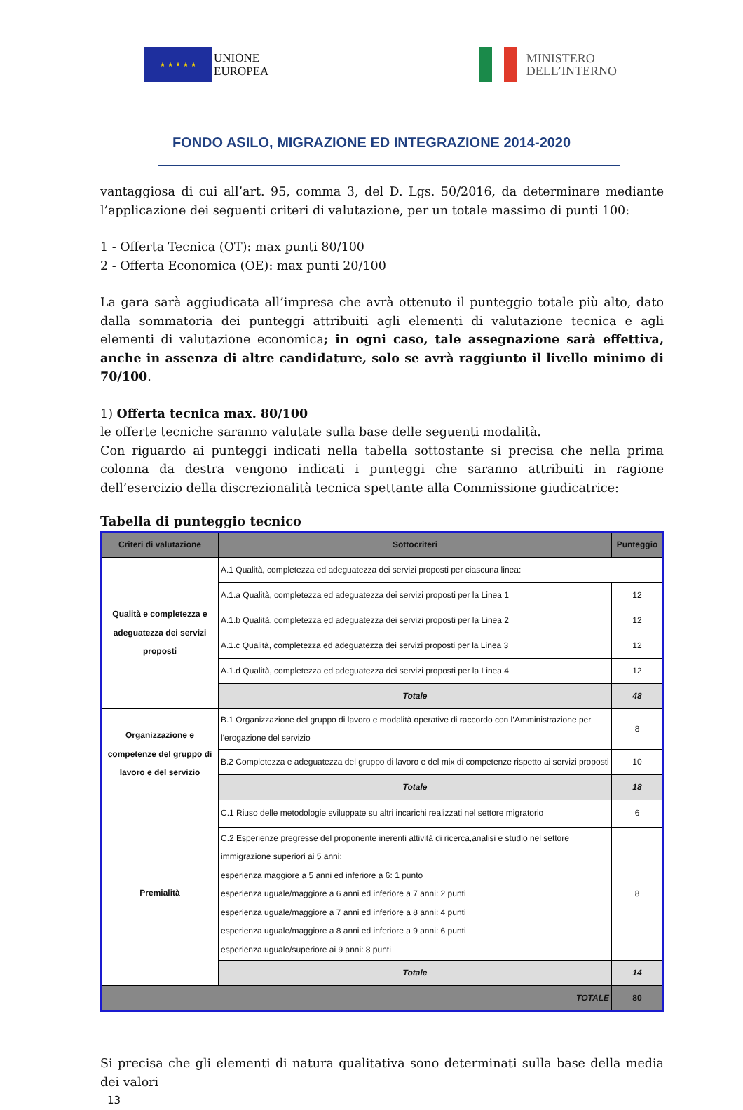★ ★ ★ ★ ★
UNIONE
EUROPEA
MINISTERO
DELL’INTERNO
FONDO ASILO, MIGRAZIONE ED INTEGRAZIONE 2014-2020
vantaggiosa di cui all’art. 95, comma 3, del D. Lgs. 50/2016, da determinare mediante l’applicazione dei seguenti criteri di valutazione, per un totale massimo di punti 100:
1 - Offerta Tecnica (OT): max punti 80/100
2 - Offerta Economica (OE): max punti 20/100
La gara sarà aggiudicata all’impresa che avrà ottenuto il punteggio totale più alto, dato dalla sommatoria dei punteggi attribuiti agli elementi di valutazione tecnica e agli elementi di valutazione economica; in ogni caso, tale assegnazione sarà effettiva, anche in assenza di altre candidature, solo se avrà raggiunto il livello minimo di 70/100.
1) Offerta tecnica max. 80/100
le offerte tecniche saranno valutate sulla base delle seguenti modalità.
Con riguardo ai punteggi indicati nella tabella sottostante si precisa che nella prima colonna da destra vengono indicati i punteggi che saranno attribuiti in ragione dell’esercizio della discrezionalità tecnica spettante alla Commissione giudicatrice:
Tabella di punteggio tecnico
| Criteri di valutazione | Sottocriteri | Punteggio |
| --- | --- | --- |
| Qualità e completezza e adeguatezza dei servizi proposti | A.1 Qualità, completezza ed adeguatezza dei servizi proposti per ciascuna linea: | |
| | A.1.a Qualità, completezza ed adeguatezza dei servizi proposti per la Linea 1 | 12 |
| | A.1.b Qualità, completezza ed adeguatezza dei servizi proposti per la Linea 2 | 12 |
| | A.1.c Qualità, completezza ed adeguatezza dei servizi proposti per la Linea 3 | 12 |
| | A.1.d Qualità, completezza ed adeguatezza dei servizi proposti per la Linea 4 | 12 |
| | Totale | 48 |
| Organizzazione e competenze del gruppo di lavoro e del servizio | B.1 Organizzazione del gruppo di lavoro e modalità operative di raccordo con l’Amministrazione per l'erogazione del servizio | 8 |
| | B.2 Completezza e adeguatezza del gruppo di lavoro e del mix di competenze rispetto ai servizi proposti | 10 |
| | Totale | 18 |
| Premialità | C.1 Riuso delle metodologie sviluppate su altri incarichi realizzati nel settore migratorio | 6 |
| | C.2 Esperienze pregresse del proponente inerenti attività di ricerca,analisi e studio nel settore immigrazione superiori ai 5 anni: esperienza maggiore a 5 anni ed inferiore a 6: 1 punto esperienza uguale/maggiore a 6 anni ed inferiore a 7 anni: 2 punti esperienza uguale/maggiore a 7 anni ed inferiore a 8 anni: 4 punti esperienza uguale/maggiore a 8 anni ed inferiore a 9 anni: 6 punti esperienza uguale/superiore ai 9 anni: 8 punti | 8 |
| | Totale | 14 |
| TOTALE | | 80 |
Si precisa che gli elementi di natura qualitativa sono determinati sulla base della media dei valori
13